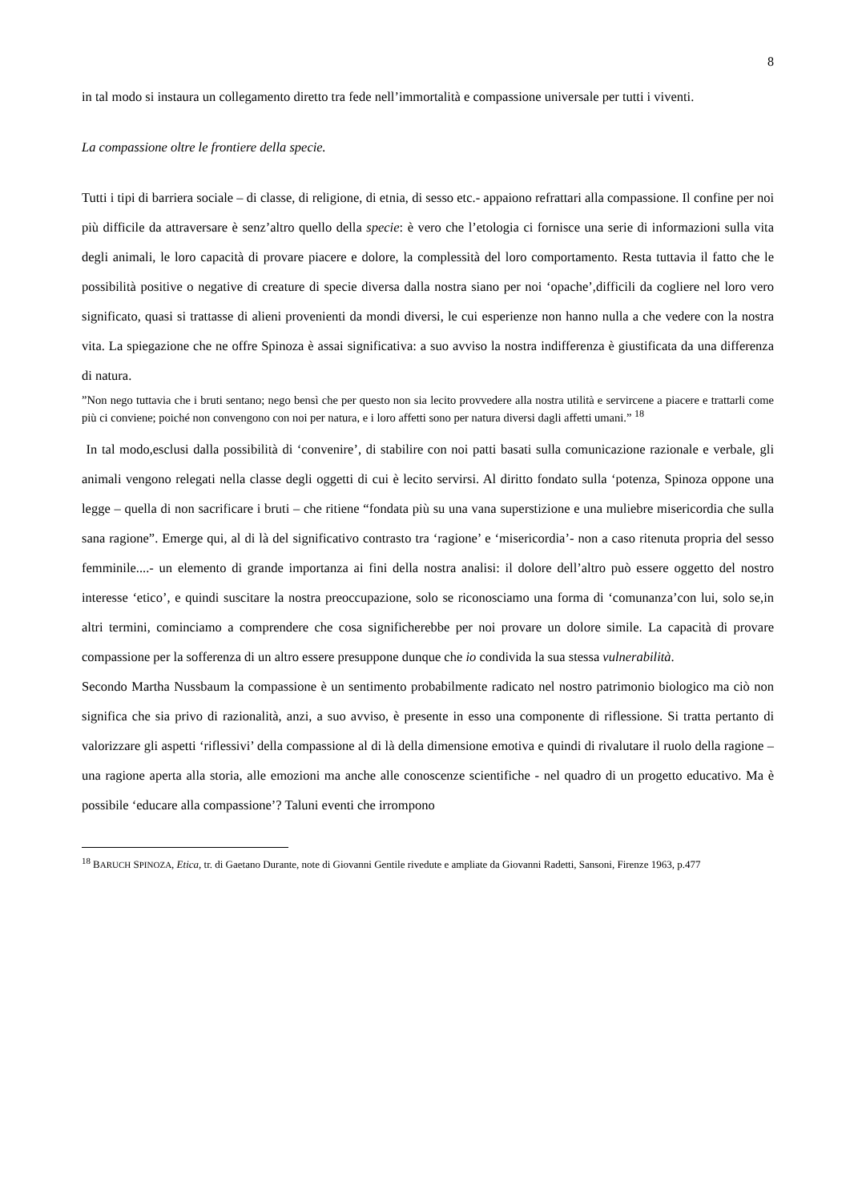8
in tal modo si instaura un collegamento diretto tra fede nell’immortalità e compassione universale per tutti i viventi.
La compassione oltre le frontiere della specie.
Tutti i tipi di barriera sociale – di classe, di religione, di etnia, di sesso etc.- appaiono refrattari alla compassione. Il confine per noi più difficile da attraversare è senz’altro quello della specie: è vero che l’etologia ci fornisce una serie di informazioni sulla vita degli animali, le loro capacità di provare piacere e dolore, la complessità del loro comportamento. Resta tuttavia il fatto che le possibilità positive o negative di creature di specie diversa dalla nostra siano per noi ‘opache’,difficili da cogliere nel loro vero significato, quasi si trattasse di alieni provenienti da mondi diversi, le cui esperienze non hanno nulla a che vedere con la nostra vita. La spiegazione che ne offre Spinoza è assai significativa: a suo avviso la nostra indifferenza è giustificata da una differenza di natura.
”Non nego tuttavia che i bruti sentano; nego bensì che per questo non sia lecito provvedere alla nostra utilità e servircene a piacere e trattarli come più ci conviene; poiché non convengono con noi per natura, e i loro affetti sono per natura diversi dagli affetti umani.” <sup>18</sup>
In tal modo,esclusi dalla possibilità di ‘convenire’, di stabilire con noi patti basati sulla comunicazione razionale e verbale, gli animali vengono relegati nella classe degli oggetti di cui è lecito servirsi. Al diritto fondato sulla ‘potenza, Spinoza oppone una legge – quella di non sacrificare i bruti – che ritiene “fondata più su una vana superstizione e una muliebre misericordia che sulla sana ragione”. Emerge qui, al di là del significativo contrasto tra ‘ragione’ e ‘misericordia’- non a caso ritenuta propria del sesso femminile....- un elemento di grande importanza ai fini della nostra analisi: il dolore dell’altro può essere oggetto del nostro interesse ‘etico’, e quindi suscitare la nostra preoccupazione, solo se riconosciamo una forma di ‘comunanza’con lui, solo se,in altri termini, cominciamo a comprendere che cosa significherebbe per noi provare un dolore simile. La capacità di provare compassione per la sofferenza di un altro essere presuppone dunque che io condivida la sua stessa vulnerabilità.
Secondo Martha Nussbaum la compassione è un sentimento probabilmente radicato nel nostro patrimonio biologico ma ciò non significa che sia privo di razionalità, anzi, a suo avviso, è presente in esso una componente di riflessione. Si tratta pertanto di valorizzare gli aspetti ‘riflessivi’ della compassione al di là della dimensione emotiva e quindi di rivalutare il ruolo della ragione – una ragione aperta alla storia, alle emozioni ma anche alle conoscenze scientifiche - nel quadro di un progetto educativo. Ma è possibile ‘educare alla compassione’? Taluni eventi che irrompono
<sup>18</sup> BARUCH SPINOZA, Etica, tr. di Gaetano Durante, note di Giovanni Gentile rivedute e ampliate da Giovanni Radetti, Sansoni, Firenze 1963, p.477